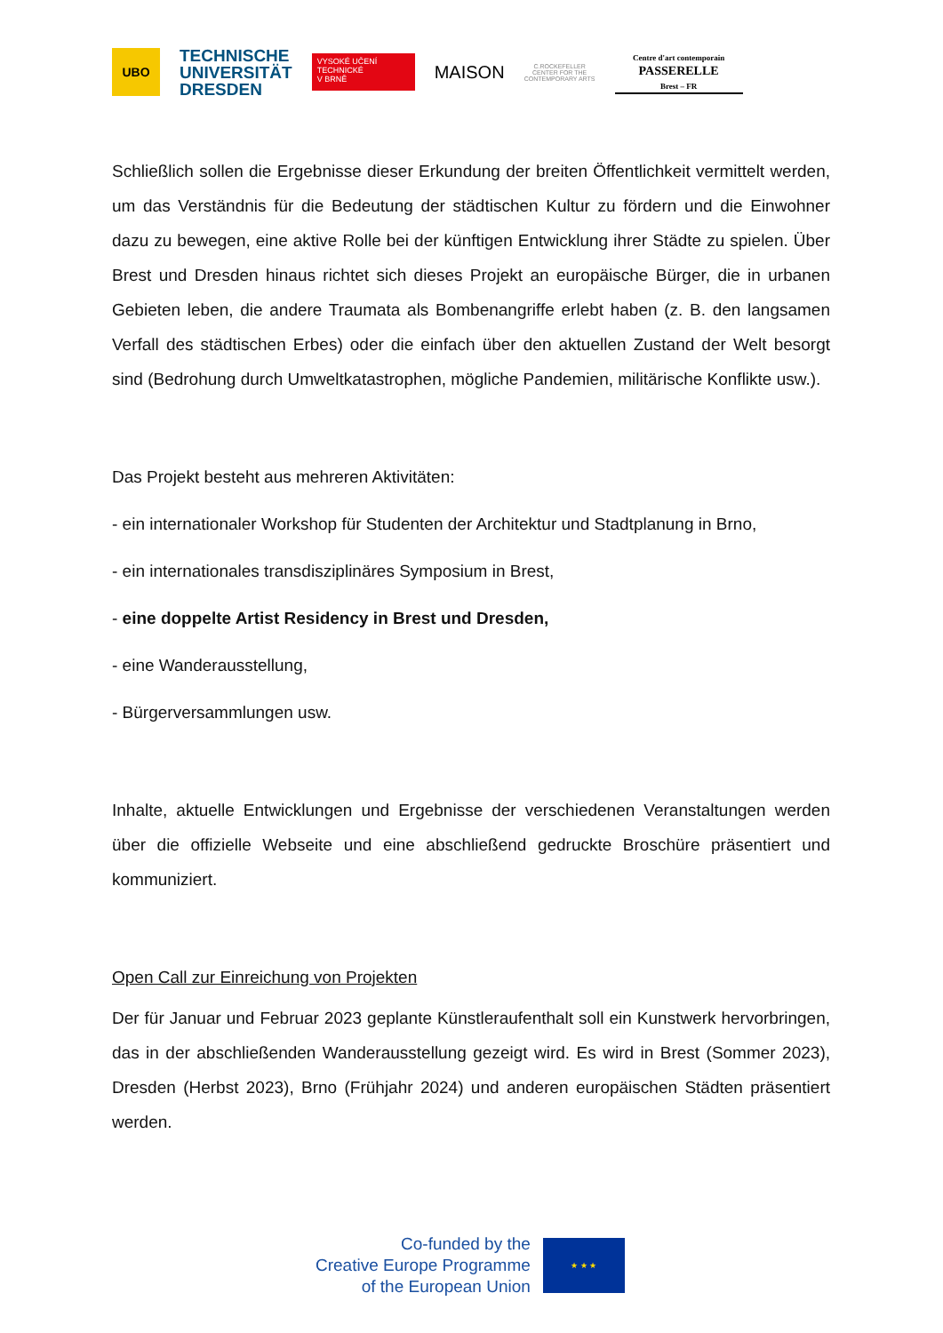UBO
TECHNISCHE
UNIVERSITÄT
DRESDEN
VYSOKÉ UČENÍ
TECHNICKÉ
V BRNĚ
MAISON
C.ROCKEFELLER CENTER FOR THE CONTEMPORARY ARTS
Centre d'art contemporain
PASSERELLE
Brest – FR
Schließlich sollen die Ergebnisse dieser Erkundung der breiten Öffentlichkeit vermittelt werden, um das Verständnis für die Bedeutung der städtischen Kultur zu fördern und die Einwohner dazu zu bewegen, eine aktive Rolle bei der künftigen Entwicklung ihrer Städte zu spielen. Über Brest und Dresden hinaus richtet sich dieses Projekt an europäische Bürger, die in urbanen Gebieten leben, die andere Traumata als Bombenangriffe erlebt haben (z. B. den langsamen Verfall des städtischen Erbes) oder die einfach über den aktuellen Zustand der Welt besorgt sind (Bedrohung durch Umweltkatastrophen, mögliche Pandemien, militärische Konflikte usw.).
Das Projekt besteht aus mehreren Aktivitäten:
- ein internationaler Workshop für Studenten der Architektur und Stadtplanung in Brno,
- ein internationales transdisziplinäres Symposium in Brest,
- eine doppelte Artist Residency in Brest und Dresden,
- eine Wanderausstellung,
- Bürgerversammlungen usw.
Inhalte, aktuelle Entwicklungen und Ergebnisse der verschiedenen Veranstaltungen werden über die offizielle Webseite und eine abschließend gedruckte Broschüre präsentiert und kommuniziert.
Open Call zur Einreichung von Projekten
Der für Januar und Februar 2023 geplante Künstleraufenthalt soll ein Kunstwerk hervorbringen, das in der abschließenden Wanderausstellung gezeigt wird. Es wird in Brest (Sommer 2023), Dresden (Herbst 2023), Brno (Frühjahr 2024) und anderen europäischen Städten präsentiert werden.
Co-funded by the
Creative Europe Programme
of the European Union
★ ★ ★